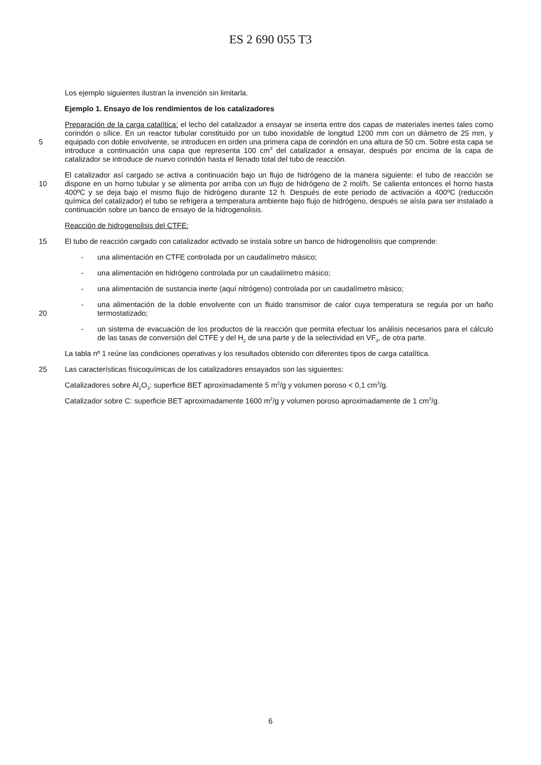ES 2 690 055 T3
Los ejemplo siguientes ilustran la invención sin limitarla.
Ejemplo 1. Ensayo de los rendimientos de los catalizadores
5
Preparación de la carga catalítica: el lecho del catalizador a ensayar se inserta entre dos capas de materiales inertes tales como corindón o sílice. En un reactor tubular constituido por un tubo inoxidable de longitud 1200 mm con un diámetro de 25 mm, y equipado con doble envolvente, se introducen en orden una primera capa de corindón en una altura de 50 cm. Sobre esta capa se introduce a continuación una capa que representa 100 cm<sup>3</sup> del catalizador a ensayar, después por encima de la capa de catalizador se introduce de nuevo corindón hasta el llenado total del tubo de reacción.
10
El catalizador así cargado se activa a continuación bajo un flujo de hidrógeno de la manera siguiente: el tubo de reacción se dispone en un horno tubular y se alimenta por arriba con un flujo de hidrógeno de 2 mol/h. Se calienta entonces el horno hasta 400ºC y se deja bajo el mismo flujo de hidrógeno durante 12 h. Después de este periodo de activación a 400ºC (reducción química del catalizador) el tubo se refrigera a temperatura ambiente bajo flujo de hidrógeno, después se aísla para ser instalado a continuación sobre un banco de ensayo de la hidrogenolisis.
Reacción de hidrogenolisis del CTFE:
15
El tubo de reacción cargado con catalizador activado se instala sobre un banco de hidrogenolisis que comprende:
- una alimentación en CTFE controlada por un caudalímetro másico;
- una alimentación en hidrógeno controlada por un caudalímetro másico;
- una alimentación de sustancia inerte (aquí nitrógeno) controlada por un caudalímetro másico;
20
- una alimentación de la doble envolvente con un fluido transmisor de calor cuya temperatura se regula por un baño termostatizado;
- un sistema de evacuación de los productos de la reacción que permita efectuar los análisis necesarios para el cálculo de las tasas de conversión del CTFE y del H<sub>2</sub> de una parte y de la selectividad en VF<sub>3</sub>, de otra parte.
La tabla nº 1 reúne las condiciones operativas y los resultados obtenido con diferentes tipos de carga catalítica.
25
Las características físicoquímicas de los catalizadores ensayados son las siguientes:
Catalizadores sobre Al<sub>2</sub>O<sub>3</sub>: superficie BET aproximadamente 5 m<sup>2</sup>/g y volumen poroso < 0,1 cm<sup>3</sup>/g.
Catalizador sobre C: superficie BET aproximadamente 1600 m<sup>2</sup>/g y volumen poroso aproximadamente de 1 cm<sup>3</sup>/g.
6